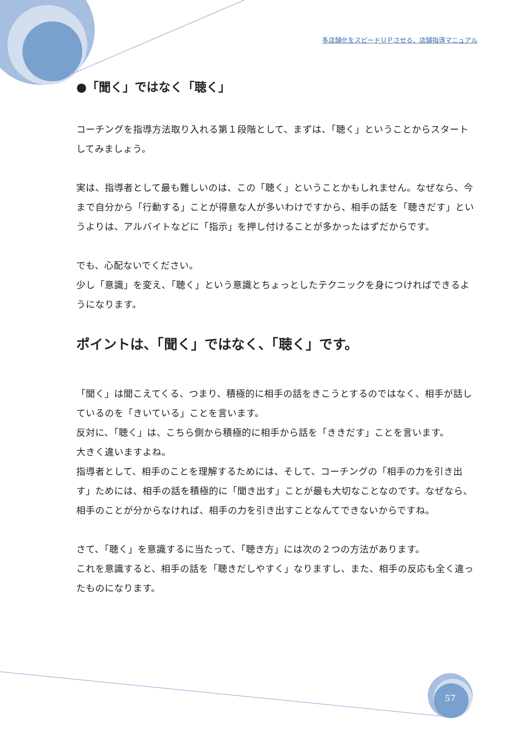多店舗化をスピードＵＰさせる、店舗指導マニュアル
●「聞く」ではなく「聴く」
コーチングを指導方法取り入れる第１段階として、まずは、「聴く」ということからスタートしてみましょう。
実は、指導者として最も難しいのは、この「聴く」ということかもしれません。なぜなら、今まで自分から「行動する」ことが得意な人が多いわけですから、相手の話を「聴きだす」というよりは、アルバイトなどに「指示」を押し付けることが多かったはずだからです。
でも、心配ないでください。
少し「意識」を変え、「聴く」という意識とちょっとしたテクニックを身につければできるようになります。
ポイントは、「聞く」ではなく、「聴く」です。
「聞く」は聞こえてくる、つまり、積極的に相手の話をきこうとするのではなく、相手が話しているのを「きいている」ことを言います。
反対に、「聴く」は、こちら側から積極的に相手から話を「ききだす」ことを言います。
大きく違いますよね。
指導者として、相手のことを理解するためには、そして、コーチングの「相手の力を引き出す」ためには、相手の話を積極的に「聞き出す」ことが最も大切なことなのです。なぜなら、相手のことが分からなければ、相手の力を引き出すことなんてできないからですね。
さて、「聴く」を意識するに当たって、「聴き方」には次の２つの方法があります。
これを意識すると、相手の話を「聴きだしやすく」なりますし、また、相手の反応も全く違ったものになります。
57